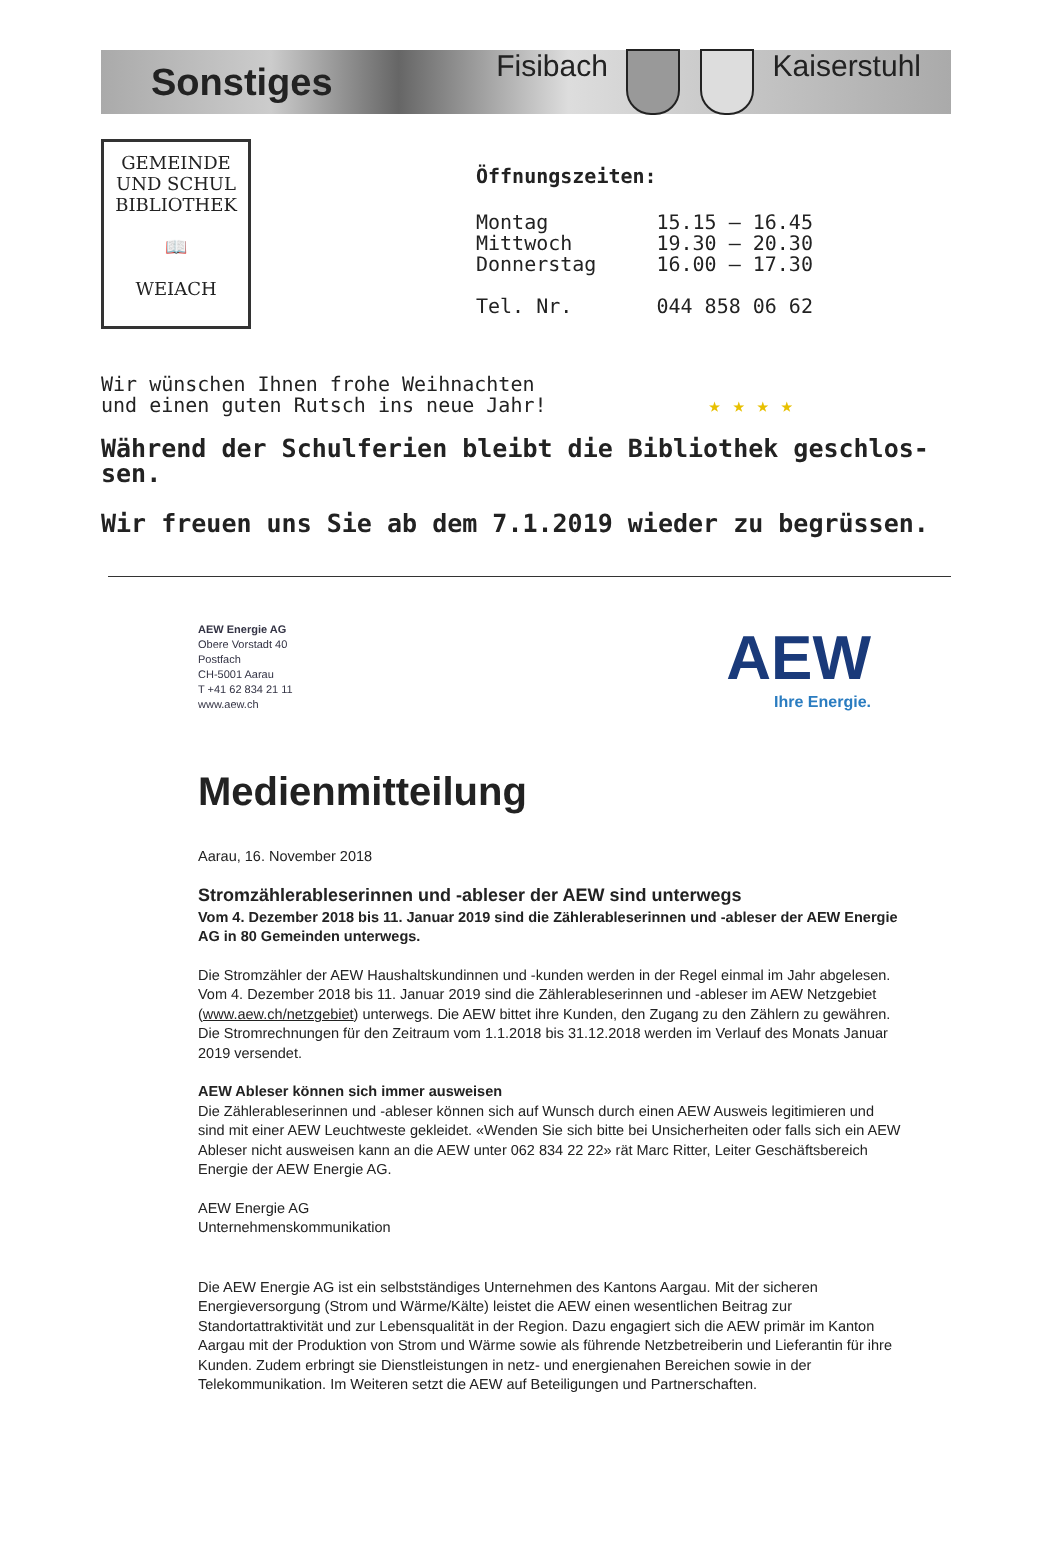Sonstiges Fisibach Kaiserstuhl
GEMEINDE
UND SCHUL
BIBLIOTHEK
📖
WEIACH
Öffnungszeiten:
| Montag | 15.15 – 16.45 |
| Mittwoch | 19.30 – 20.30 |
| Donnerstag | 16.00 – 17.30 |
| Tel. Nr. | 044 858 06 62 |
Wir wünschen Ihnen frohe Weihnachten
und einen guten Rutsch ins neue Jahr! ★ ★ ★ ★
Während der Schulferien bleibt die Bibliothek geschlos-sen.
Wir freuen uns Sie ab dem 7.1.2019 wieder zu begrüssen.
AEW Energie AG
Obere Vorstadt 40
Postfach
CH-5001 Aarau
T +41 62 834 21 11
www.aew.ch
AEW
Ihre Energie.
Medienmitteilung
Aarau, 16. November 2018
Stromzählerableserinnen und -ableser der AEW sind unterwegs
Vom 4. Dezember 2018 bis 11. Januar 2019 sind die Zählerableserinnen und -ableser der AEW Energie AG in 80 Gemeinden unterwegs.
Die Stromzähler der AEW Haushaltskundinnen und -kunden werden in der Regel einmal im Jahr abgelesen. Vom 4. Dezember 2018 bis 11. Januar 2019 sind die Zählerableserinnen und -ableser im AEW Netzgebiet (www.aew.ch/netzgebiet) unterwegs. Die AEW bittet ihre Kunden, den Zugang zu den Zählern zu gewähren. Die Stromrechnungen für den Zeitraum vom 1.1.2018 bis 31.12.2018 werden im Verlauf des Monats Januar 2019 versendet.
AEW Ableser können sich immer ausweisen
Die Zählerableserinnen und -ableser können sich auf Wunsch durch einen AEW Ausweis legitimieren und sind mit einer AEW Leuchtweste gekleidet. «Wenden Sie sich bitte bei Unsicherheiten oder falls sich ein AEW Ableser nicht ausweisen kann an die AEW unter 062 834 22 22» rät Marc Ritter, Leiter Geschäftsbereich Energie der AEW Energie AG.
AEW Energie AG
Unternehmenskommunikation
Die AEW Energie AG ist ein selbstständiges Unternehmen des Kantons Aargau. Mit der sicheren Energieversorgung (Strom und Wärme/Kälte) leistet die AEW einen wesentlichen Beitrag zur Standortattraktivität und zur Lebensqualität in der Region. Dazu engagiert sich die AEW primär im Kanton Aargau mit der Produktion von Strom und Wärme sowie als führende Netzbetreiberin und Lieferantin für ihre Kunden. Zudem erbringt sie Dienstleistungen in netz- und energienahen Bereichen sowie in der Telekommunikation. Im Weiteren setzt die AEW auf Beteiligungen und Partnerschaften.